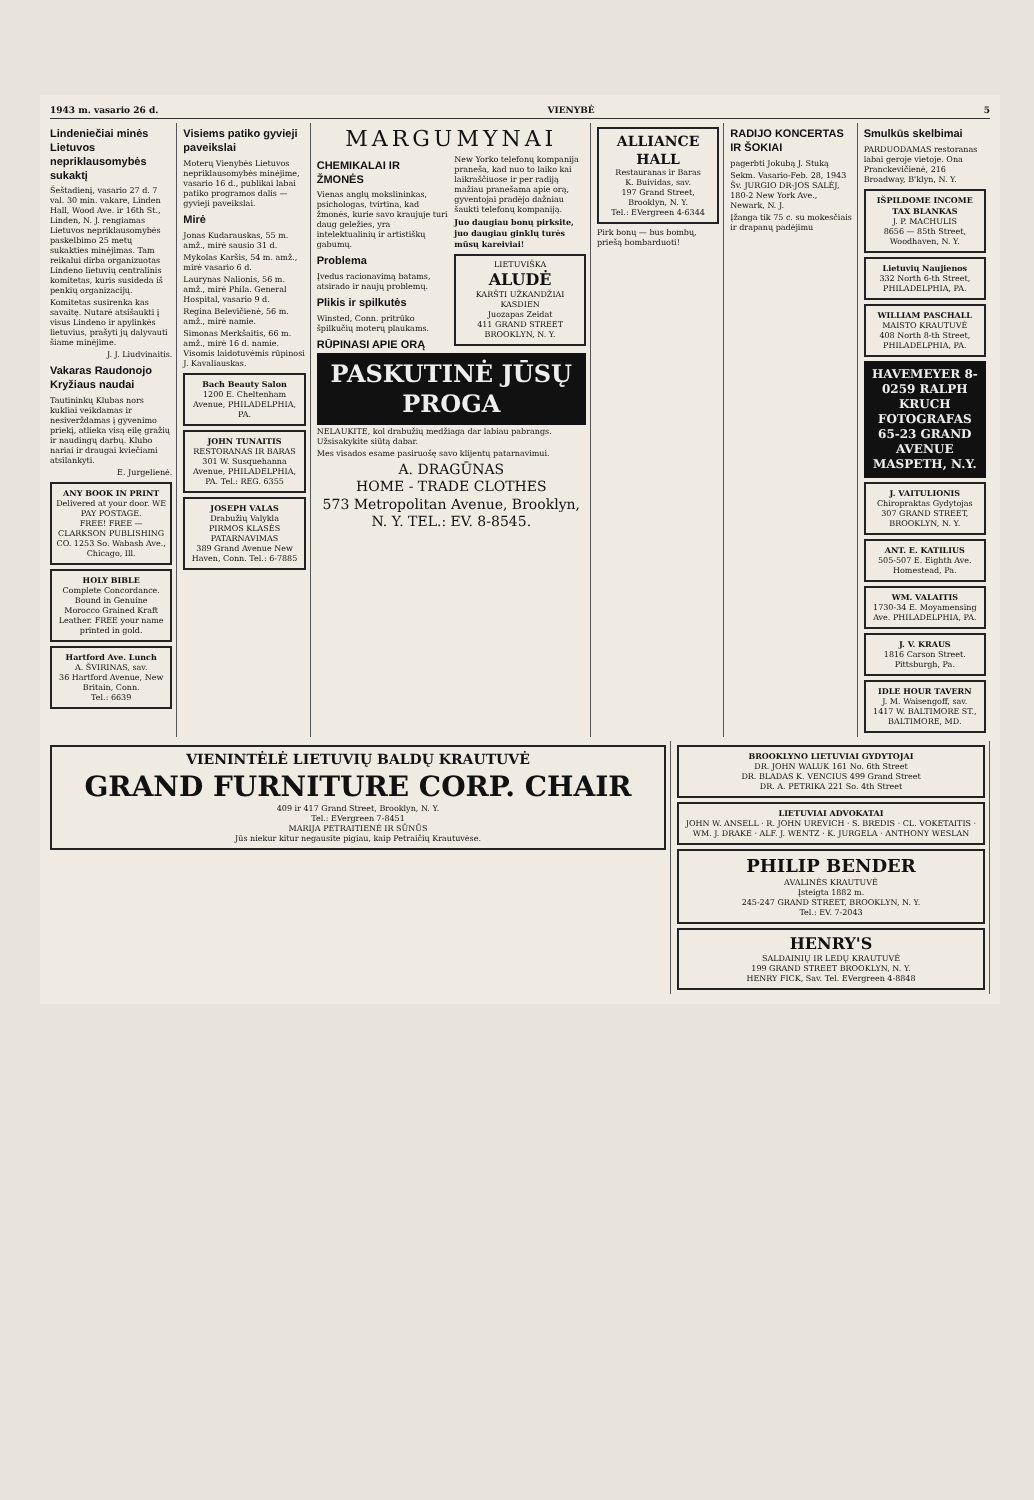1943 m. vasario 26 d. VIENYBĖ 5
Lindeniečiai minės Lietuvos nepriklausomybės sukaktį
Šeštadienį, vasario 27 d. 7 val. 30 min. vakare, Linden Hall, Wood Ave. ir 16th St., Linden, N. J. rengiamas Lietuvos nepriklausomybės paskelbimo 25 metų sukakties minėjimas. Tam reikalui dirba organizuotas Lindeno lietuvių centralinis komitetas, kuris susideda iš penkių organizacijų.
Komitetas susirenka kas savaitę. Nutarė atsišaukti į visus Lindeno ir apylinkės lietuvius, prašyti jų dalyvauti šiame minėjime.
J. J. Liudvinaitis.
Vakaras Raudonojo Kryžiaus naudai
Tautininkų Klubas nors kukliai veikdamas ir nesiverždamas į gyvenimo priekį, atlieka visą eilę gražių ir naudingų darbų. Klubo nariai ir draugai kviečiami atsilankyti.
E. Jurgelienė.
ANY BOOK IN PRINT
Delivered at your door. WE PAY POSTAGE.
FREE! FREE — CLARKSON PUBLISHING CO. 1253 So. Wabash Ave., Chicago, Ill.
HOLY BIBLE
Complete Concordance. Bound in Genuine Morocco Grained Kraft Leather. FREE your name printed in gold.
Hartford Ave. Lunch
A. ŠVIRINAS, sav.
36 Hartford Avenue, New Britain, Conn.
Tel.: 6639
Visiems patiko gyvieji paveikslai
Moterų Vienybės Lietuvos nepriklausomybės minėjime, vasario 16 d., publikai labai patiko programos dalis — gyvieji paveikslai.
Mirė
Jonas Kudarauskas, 55 m. amž., mirė sausio 31 d.
Mykolas Karšis, 54 m. amž., mirė vasario 6 d.
Laurynas Nalionis, 56 m. amž., mirė Phila. General Hospital, vasario 9 d.
Regina Belevičienė, 56 m. amž., mirė namie.
Simonas Merkšaitis, 66 m. amž., mirė 16 d. namie. Visomis laidotuvėmis rūpinosi J. Kavaliauskas.
Bach Beauty Salon
1200 E. Cheltenham Avenue, PHILADELPHIA, PA.
JOHN TUNAITIS
RESTORANAS IR BARAS
301 W. Susquehanna Avenue, PHILADELPHIA, PA. Tel.: REG. 6355
JOSEPH VALAS
Drabužių Valykla
PIRMOS KLASĖS PATARNAVIMAS
389 Grand Avenue New Haven, Conn. Tel.: 6-7885
MARGUMYNAI
CHEMIKALAI IR ŽMONĖS
Vienas anglų mokslininkas, psichologas, tvirtina, kad žmonės, kurie savo kraujuje turi daug geležies, yra intelektualinių ir artistiškų gabumų.
Problema
Įvedus racionavimą batams, atsirado ir naujų problemų.
Plikis ir spilkutės
Winsted, Conn. pritrūko špilkučių moterų plaukams.
RŪPINASI APIE ORĄ
New Yorko telefonų kompanija praneša, kad nuo to laiko kai laikraščiuose ir per radiją mažiau pranešama apie orą, gyventojai pradėjo dažniau šaukti telefonų kompaniją.
Juo daugiau bonų pirksite, juo daugiau ginklų turės mūsų kareiviai!
LIETUVIŠKA
ALUDĖ
KARŠTI UŽKANDŽIAI KASDIEN
Juozapas Zeidat
411 GRAND STREET BROOKLYN, N. Y.
PASKUTINĖ JŪSŲ PROGA
NELAUKITE, kol drabužių medžiaga dar labiau pabrangs. Užsisakykite siūtą dabar.
Mes visados esame pasiruošę savo klijentų patarnavimui.
A. DRAGŪNAS
HOME - TRADE CLOTHES
573 Metropolitan Avenue, Brooklyn, N. Y. TEL.: EV. 8-8545.
ALLIANCE HALL
Restauranas ir Baras
K. Buividas, sav.
197 Grand Street, Brooklyn, N. Y.
Tel.: EVergreen 4-6344
Pirk bonų — bus bombų, priešą bombarduoti!
RADIJO KONCERTAS IR ŠOKIAI
pagerbti Jokubą J. Stuką
Sekm. Vasario-Feb. 28, 1943 Šv. JURGIO DR-JOS SALĖJ, 180-2 New York Ave., Newark, N. J.
Įžanga tik 75 c. su mokesčiais ir drapanų padėjimu
Smulkūs skelbimai
PARDUODAMAS restoranas labai geroje vietoje. Ona Pranckevičienė, 216 Broadway, B'klyn, N. Y.
IŠPILDOME INCOME TAX BLANKAS
J. P. MACHULIS
8656 — 85th Street, Woodhaven, N. Y.
Lietuvių Naujienos
332 North 6-th Street, PHILADELPHIA, PA.
WILLIAM PASCHALL
MAISTO KRAUTUVĖ
408 North 8-th Street, PHILADELPHIA, PA.
HAVEMEYER 8-0259 RALPH KRUCH FOTOGRAFAS 65-23 GRAND AVENUE MASPETH, N.Y.
J. VAITULIONIS
Chiropraktas Gydytojas
307 GRAND STREET, BROOKLYN, N. Y.
ANT. E. KATILIUS
505-507 E. Eighth Ave. Homestead, Pa.
WM. VALAITIS
1730-34 E. Moyamensing Ave. PHILADELPHIA, PA.
J. V. KRAUS
1816 Carson Street. Pittsburgh, Pa.
IDLE HOUR TAVERN
J. M. Waisengoff, sav.
1417 W. BALTIMORE ST., BALTIMORE, MD.
VIENINTĖLĖ LIETUVIŲ BALDŲ KRAUTUVĖ
GRAND FURNITURE CORP. CHAIR
409 ir 417 Grand Street, Brooklyn, N. Y.
Tel.: EVergreen 7-8451
MARIJA PETRAITIENĖ IR SŪNŪS
Jūs niekur kitur negausite pigiau, kaip Petraičių Krautuvėse.
BROOKLYNO LIETUVIAI GYDYTOJAI
DR. JOHN WALUK 161 No. 6th Street
DR. BLADAS K. VENCIUS 499 Grand Street
DR. A. PETRIKA 221 So. 4th Street
LIETUVIAI ADVOKATAI
JOHN W. ANSELL · R. JOHN UREVICH · S. BREDIS · CL. VOKETAITIS · WM. J. DRAKE · ALF. J. WENTZ · K. JURGELA · ANTHONY WESLAN
PHILIP BENDER
AVALINĖS KRAUTUVĖ
Įsteigta 1882 m.
245-247 GRAND STREET, BROOKLYN, N. Y.
Tel.: EV. 7-2043
HENRY'S
SALDAINIŲ IR LEDŲ KRAUTUVĖ
199 GRAND STREET BROOKLYN, N. Y.
HENRY FICK, Sav. Tel. EVergreen 4-8848